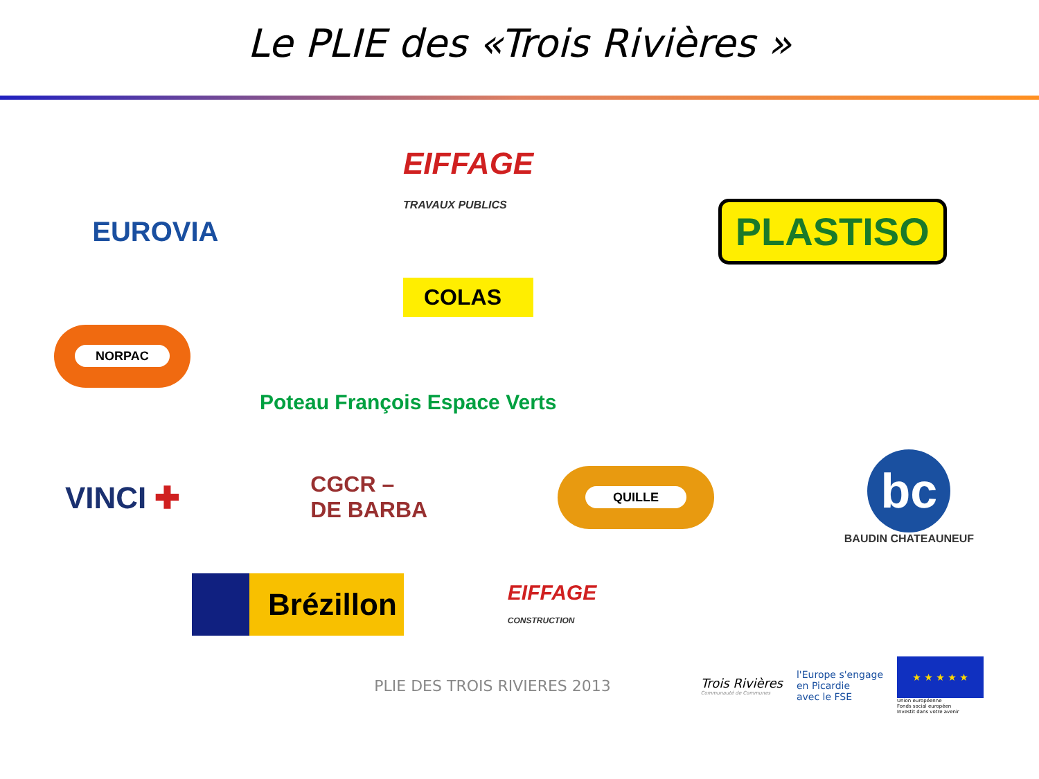Le PLIE des «Trois Rivières »
EUROVIA
EIFFAGE
TRAVAUX PUBLICS
COLAS
PLASTISO
NORPAC
Poteau François Espace Verts
VINCI ✚
CGCR –
DE BARBA
QUILLE
bc
BAUDIN CHATEAUNEUF
Brézillon
EIFFAGE
CONSTRUCTION
PLIE DES TROIS RIVIERES 2013
Trois Rivières
Communauté de Communes
l'Europe s'engage
en Picardie
avec le FSE
★ ★ ★ ★ ★
Union européenne
Fonds social européen
Investit dans votre avenir